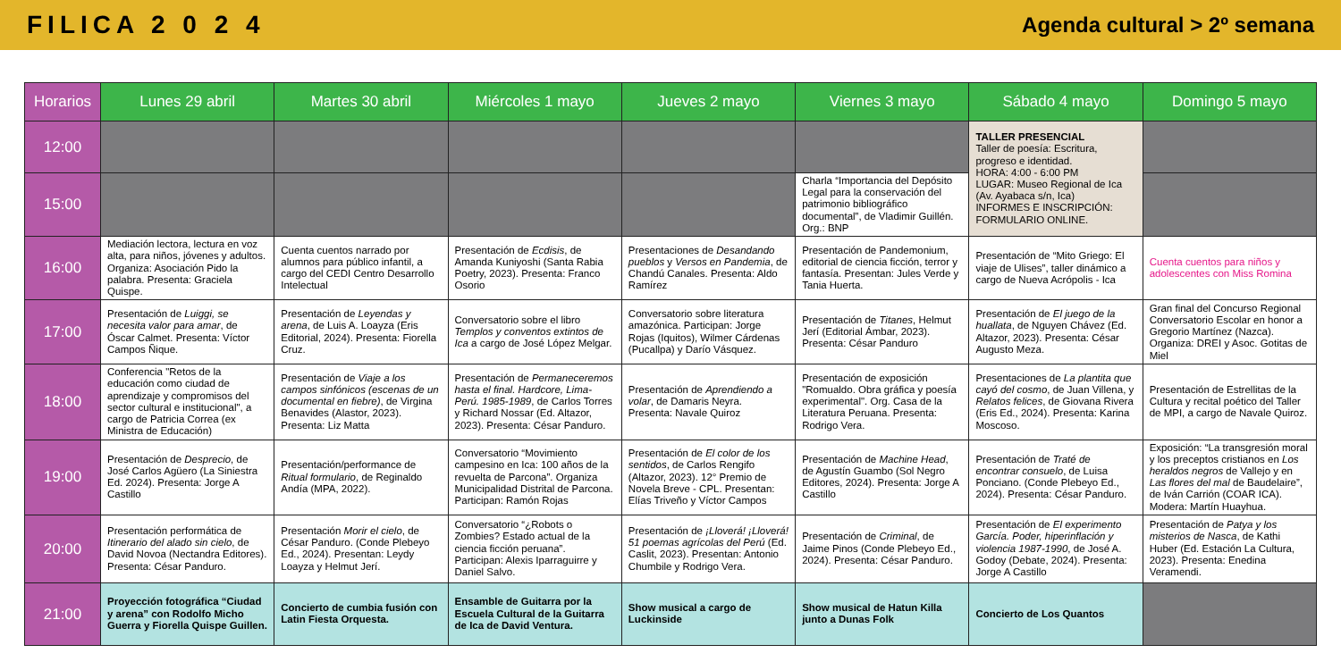FILICA 2 0 2 4
Agenda cultural > 2º semana
| Horarios | Lunes 29 abril | Martes 30 abril | Miércoles 1 mayo | Jueves 2 mayo | Viernes 3 mayo | Sábado 4 mayo | Domingo 5 mayo |
| --- | --- | --- | --- | --- | --- | --- | --- |
| 12:00 | | | | | | TALLER PRESENCIAL Taller de poesía: Escritura, progreso e identidad. HORA: 4:00 - 6:00 PM LUGAR: Museo Regional de Ica (Av. Ayabaca s/n, Ica) INFORMES E INSCRIPCIÓN: FORMULARIO ONLINE. | |
| 15:00 | | | | | Charla “Importancia del Depósito Legal para la conservación del patrimonio bibliográfico documental”, de Vladimir Guillén. Org.: BNP | | |
| 16:00 | Mediación lectora, lectura en voz alta, para niños, jóvenes y adultos. Organiza: Asociación Pido la palabra. Presenta: Graciela Quispe. | Cuenta cuentos narrado por alumnos para público infantil, a cargo del CEDI Centro Desarrollo Intelectual | Presentación de Ecdisis , de Amanda Kuniyoshi (Santa Rabia Poetry, 2023). Presenta: Franco Osorio | Presentaciones de Desandando pueblos y Versos en Pandemia , de Chandú Canales. Presenta: Aldo Ramírez | Presentación de Pandemonium, editorial de ciencia ficción, terror y fantasía. Presentan: Jules Verde y Tania Huerta. | Presentación de “Mito Griego: El viaje de Ulises”, taller dinámico a cargo de Nueva Acrópolis - Ica | Cuenta cuentos para niños y adolescentes con Miss Romina |
| 17:00 | Presentación de Luiggi, se necesita valor para amar , de Óscar Calmet. Presenta: Víctor Campos Ñique. | Presentación de Leyendas y arena , de Luis A. Loayza (Eris Editorial, 2024). Presenta: Fiorella Cruz. | Conversatorio sobre el libro Templos y conventos extintos de Ica a cargo de José López Melgar. | Conversatorio sobre literatura amazónica. Participan: Jorge Rojas (Iquitos), Wilmer Cárdenas (Pucallpa) y Darío Vásquez. | Presentación de Titanes , Helmut Jerí (Editorial Ámbar, 2023). Presenta: César Panduro | Presentación de El juego de la huallata , de Nguyen Chávez (Ed. Altazor, 2023). Presenta: César Augusto Meza. | Gran final del Concurso Regional Conversatorio Escolar en honor a Gregorio Martínez (Nazca). Organiza: DREI y Asoc. Gotitas de Miel |
| 18:00 | Conferencia "Retos de la educación como ciudad de aprendizaje y compromisos del sector cultural e institucional", a cargo de Patricia Correa (ex Ministra de Educación) | Presentación de Viaje a los campos sinfónicos (escenas de un documental en fiebre) , de Virgina Benavides (Alastor, 2023). Presenta: Liz Matta | Presentación de Permaneceremos hasta el final. Hardcore, Lima-Perú. 1985-1989 , de Carlos Torres y Richard Nossar (Ed. Altazor, 2023). Presenta: César Panduro. | Presentación de Aprendiendo a volar , de Damaris Neyra. Presenta: Navale Quiroz | Presentación de exposición "Romualdo. Obra gráfica y poesía experimental". Org. Casa de la Literatura Peruana. Presenta: Rodrigo Vera. | Presentaciones de La plantita que cayó del cosmo , de Juan Villena, y Relatos felices , de Giovana Rivera (Eris Ed., 2024). Presenta: Karina Moscoso. | Presentación de Estrellitas de la Cultura y recital poético del Taller de MPI, a cargo de Navale Quiroz. |
| 19:00 | Presentación de Desprecio , de José Carlos Agüero (La Siniestra Ed. 2024). Presenta: Jorge A Castillo | Presentación/performance de Ritual formulario , de Reginaldo Andía (MPA, 2022). | Conversatorio “Movimiento campesino en Ica: 100 años de la revuelta de Parcona”. Organiza Municipalidad Distrital de Parcona. Participan: Ramón Rojas | Presentación de El color de los sentidos , de Carlos Rengifo (Altazor, 2023). 12° Premio de Novela Breve - CPL. Presentan: Elías Triveño y Víctor Campos | Presentación de Machine Head , de Agustín Guambo (Sol Negro Editores, 2024). Presenta: Jorge A Castillo | Presentación de Traté de encontrar consuelo , de Luisa Ponciano. (Conde Plebeyo Ed., 2024). Presenta: César Panduro. | Exposición: “La transgresión moral y los preceptos cristianos en Los heraldos negros de Vallejo y en Las flores del mal de Baudelaire”, de Iván Carrión (COAR ICA). Modera: Martín Huayhua. |
| 20:00 | Presentación performática de Itinerario del alado sin cielo , de David Novoa (Nectandra Editores). Presenta: César Panduro. | Presentación Morir el cielo , de César Panduro. (Conde Plebeyo Ed., 2024). Presentan: Leydy Loayza y Helmut Jerí. | Conversatorio “¿Robots o Zombies? Estado actual de la ciencia ficción peruana”. Participan: Alexis Iparraguirre y Daniel Salvo. | Presentación de ¡Lloverá! ¡Lloverá! 51 poemas agrícolas del Perú (Ed. Caslit, 2023). Presentan: Antonio Chumbile y Rodrigo Vera. | Presentación de Criminal , de Jaime Pinos (Conde Plebeyo Ed., 2024). Presenta: César Panduro. | Presentación de El experimento García. Poder, hiperinflación y violencia 1987-1990 , de José A. Godoy (Debate, 2024). Presenta: Jorge A Castillo | Presentación de Patya y los misterios de Nasca , de Kathi Huber (Ed. Estación La Cultura, 2023). Presenta: Enedina Veramendi. |
| 21:00 | Proyección fotográfica “Ciudad y arena” con Rodolfo Micho Guerra y Fiorella Quispe Guillen. | Concierto de cumbia fusión con Latin Fiesta Orquesta. | Ensamble de Guitarra por la Escuela Cultural de la Guitarra de Ica de David Ventura. | Show musical a cargo de Luckinside | Show musical de Hatun Killa junto a Dunas Folk | Concierto de Los Quantos | |